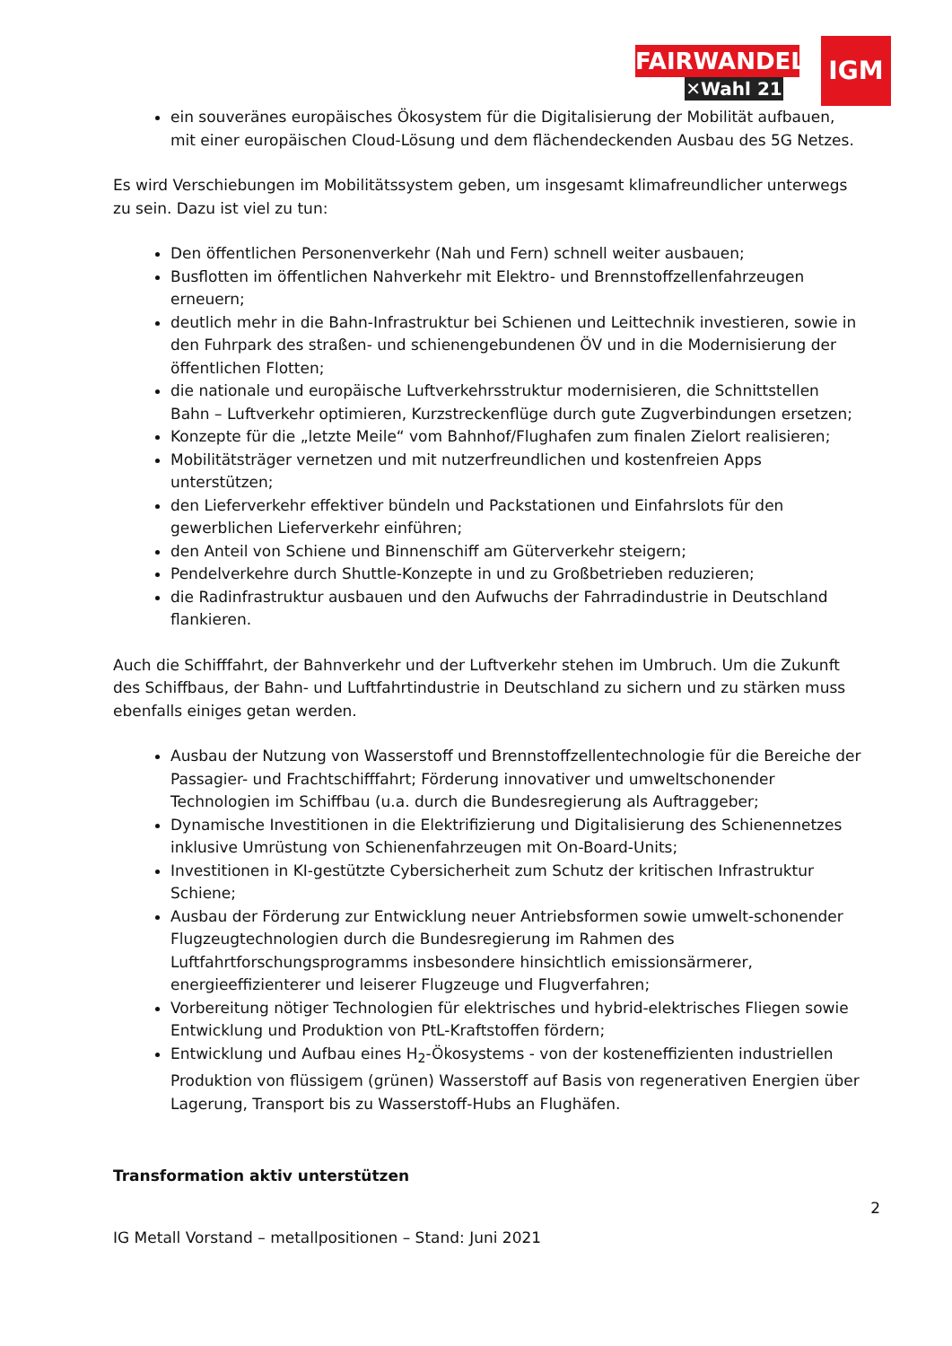FAIRWANDEL
✕Wahl 21
IGM
ein souveränes europäisches Ökosystem für die Digitalisierung der Mobilität aufbauen, mit einer europäischen Cloud-Lösung und dem flächendeckenden Ausbau des 5G Netzes.
Es wird Verschiebungen im Mobilitätssystem geben, um insgesamt klimafreundlicher unterwegs zu sein. Dazu ist viel zu tun:
Den öffentlichen Personenverkehr (Nah und Fern) schnell weiter ausbauen;
Busflotten im öffentlichen Nahverkehr mit Elektro- und Brennstoffzellenfahrzeugen erneuern;
deutlich mehr in die Bahn-Infrastruktur bei Schienen und Leittechnik investieren, sowie in den Fuhrpark des straßen- und schienengebundenen ÖV und in die Modernisierung der öffentlichen Flotten;
die nationale und europäische Luftverkehrsstruktur modernisieren, die Schnittstellen Bahn – Luftverkehr optimieren, Kurzstreckenflüge durch gute Zugverbindungen ersetzen;
Konzepte für die „letzte Meile“ vom Bahnhof/Flughafen zum finalen Zielort realisieren;
Mobilitätsträger vernetzen und mit nutzerfreundlichen und kostenfreien Apps unterstützen;
den Lieferverkehr effektiver bündeln und Packstationen und Einfahrslots für den gewerblichen Lieferverkehr einführen;
den Anteil von Schiene und Binnenschiff am Güterverkehr steigern;
Pendelverkehre durch Shuttle-Konzepte in und zu Großbetrieben reduzieren;
die Radinfrastruktur ausbauen und den Aufwuchs der Fahrradindustrie in Deutschland flankieren.
Auch die Schifffahrt, der Bahnverkehr und der Luftverkehr stehen im Umbruch. Um die Zukunft des Schiffbaus, der Bahn- und Luftfahrtindustrie in Deutschland zu sichern und zu stärken muss ebenfalls einiges getan werden.
Ausbau der Nutzung von Wasserstoff und Brennstoffzellentechnologie für die Bereiche der Passagier- und Frachtschifffahrt; Förderung innovativer und umweltschonender Technologien im Schiffbau (u.a. durch die Bundesregierung als Auftraggeber;
Dynamische Investitionen in die Elektrifizierung und Digitalisierung des Schienennetzes inklusive Umrüstung von Schienenfahrzeugen mit On-Board-Units;
Investitionen in KI-gestützte Cybersicherheit zum Schutz der kritischen Infrastruktur Schiene;
Ausbau der Förderung zur Entwicklung neuer Antriebsformen sowie umwelt-schonender Flugzeugtechnologien durch die Bundesregierung im Rahmen des Luftfahrtforschungsprogramms insbesondere hinsichtlich emissionsärmerer, energieeffizienterer und leiserer Flugzeuge und Flugverfahren;
Vorbereitung nötiger Technologien für elektrisches und hybrid-elektrisches Fliegen sowie Entwicklung und Produktion von PtL-Kraftstoffen fördern;
Entwicklung und Aufbau eines H<sub>2</sub>-Ökosystems - von der kosteneffizienten industriellen Produktion von flüssigem (grünen) Wasserstoff auf Basis von regenerativen Energien über Lagerung, Transport bis zu Wasserstoff-Hubs an Flughäfen.
Transformation aktiv unterstützen
2
IG Metall Vorstand – metallpositionen – Stand: Juni 2021